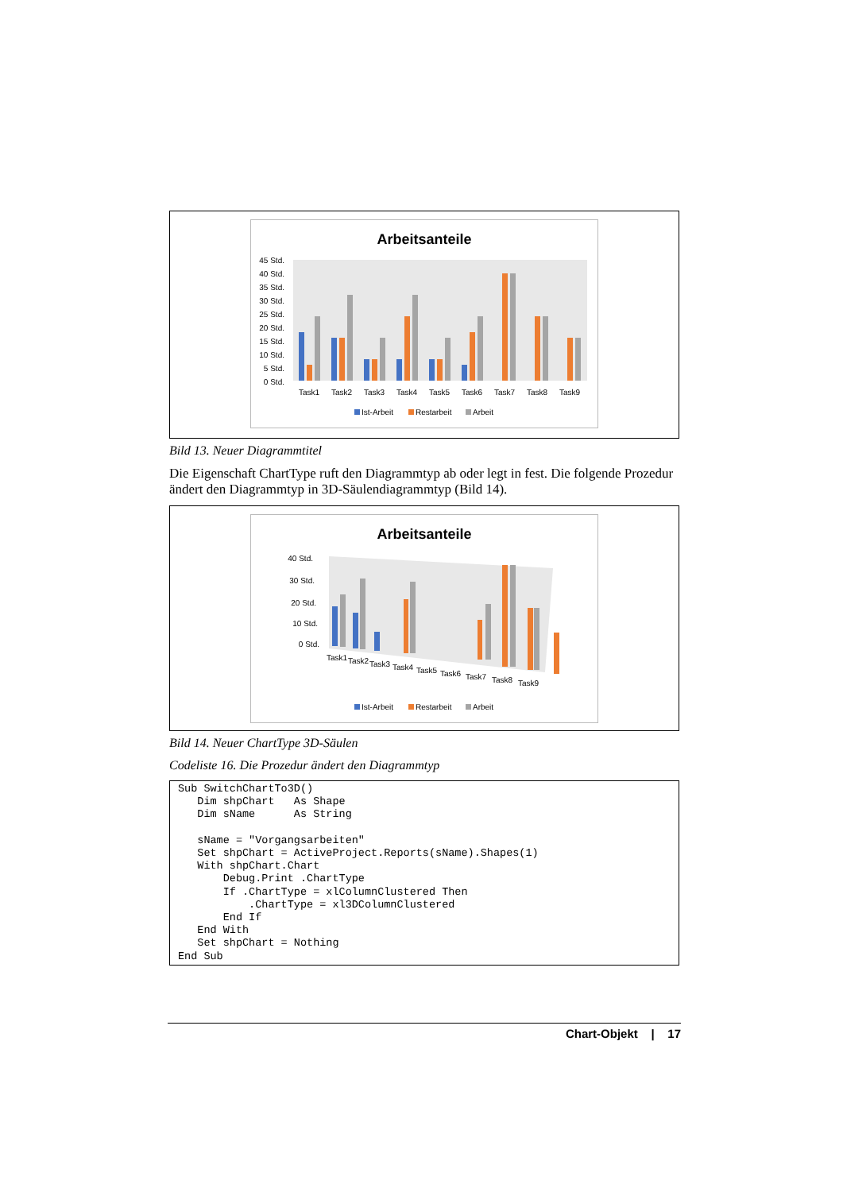Arbeitsanteile
45 Std.
40 Std.
35 Std.
30 Std.
25 Std.
20 Std.
15 Std.
10 Std.
5 Std.
0 Std.
Task1
Task2
Task3
Task4
Task5
Task6
Task7
Task8
Task9
Ist-Arbeit
Restarbeit
Arbeit
Bild 13. Neuer Diagrammtitel
Die Eigenschaft ChartType ruft den Diagrammtyp ab oder legt in fest. Die folgende Prozedur ändert den Diagrammtyp in 3D-Säulendiagrammtyp (Bild 14).
Arbeitsanteile
40 Std.
30 Std.
20 Std.
10 Std.
0 Std.
Task1
Task2
Task3
Task4
Task5
Task6
Task7
Task8
Task9
Ist-Arbeit
Restarbeit
Arbeit
Bild 14. Neuer ChartType 3D-Säulen
Codeliste 16. Die Prozedur ändert den Diagrammtyp
Sub SwitchChartTo3D()
   Dim shpChart   As Shape
   Dim sName      As String

   sName = "Vorgangsarbeiten"
   Set shpChart = ActiveProject.Reports(sName).Shapes(1)
   With shpChart.Chart
       Debug.Print .ChartType
       If .ChartType = xlColumnClustered Then
           .ChartType = xl3DColumnClustered
       End If
   End With
   Set shpChart = Nothing
End Sub
Chart-Objekt | 17